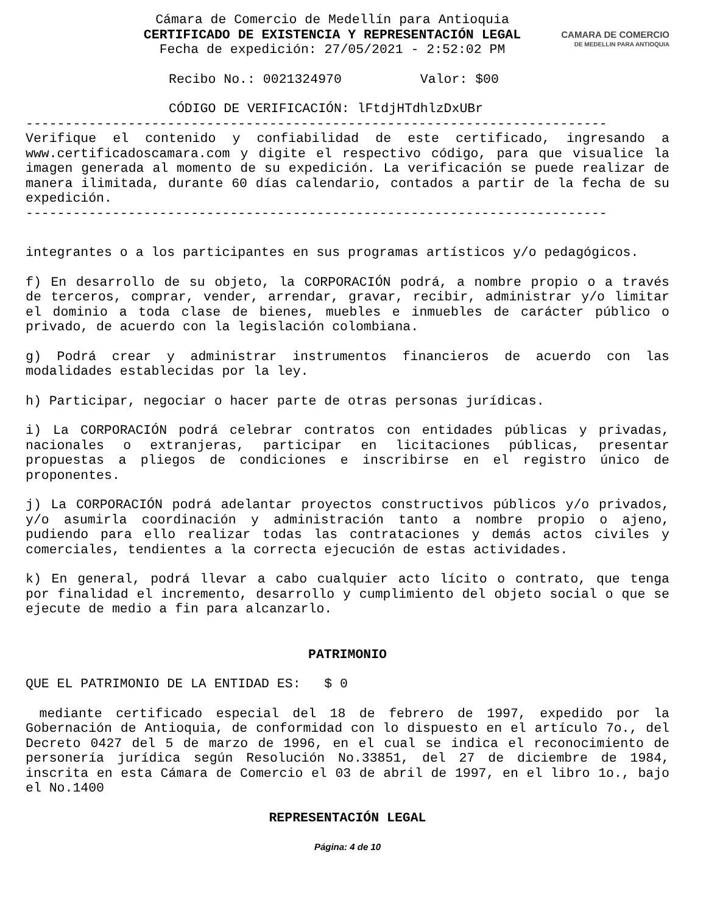Cámara de Comercio de Medellín para Antioquia
CERTIFICADO DE EXISTENCIA Y REPRESENTACIÓN LEGAL
Fecha de expedición: 27/05/2021 - 2:52:02 PM
CAMARA DE COMERCIO
DE MEDELLIN PARA ANTIOQUIA
Recibo No.: 0021324970 Valor: $00
CÓDIGO DE VERIFICACIÓN: lFtdjHTdhlzDxUBr
--------------------------------------------------------------------------
Verifique el contenido y confiabilidad de este certificado, ingresando a www.certificadoscamara.com y digite el respectivo código, para que visualice la imagen generada al momento de su expedición. La verificación se puede realizar de manera ilimitada, durante 60 días calendario, contados a partir de la fecha de su expedición.
--------------------------------------------------------------------------
integrantes o a los participantes en sus programas artísticos y/o pedagógicos.
f) En desarrollo de su objeto, la CORPORACIÓN podrá, a nombre propio o a través de terceros, comprar, vender, arrendar, gravar, recibir, administrar y/o limitar el dominio a toda clase de bienes, muebles e inmuebles de carácter público o privado, de acuerdo con la legislación colombiana.
g) Podrá crear y administrar instrumentos financieros de acuerdo con las modalidades establecidas por la ley.
h) Participar, negociar o hacer parte de otras personas jurídicas.
i) La CORPORACIÓN podrá celebrar contratos con entidades públicas y privadas, nacionales o extranjeras, participar en licitaciones públicas, presentar propuestas a pliegos de condiciones e inscribirse en el registro único de proponentes.
j) La CORPORACIÓN podrá adelantar proyectos constructivos públicos y/o privados, y/o asumirla coordinación y administración tanto a nombre propio o ajeno, pudiendo para ello realizar todas las contrataciones y demás actos civiles y comerciales, tendientes a la correcta ejecución de estas actividades.
k) En general, podrá llevar a cabo cualquier acto lícito o contrato, que tenga por finalidad el incremento, desarrollo y cumplimiento del objeto social o que se ejecute de medio a fin para alcanzarlo.
PATRIMONIO
QUE EL PATRIMONIO DE LA ENTIDAD ES: $ 0
mediante certificado especial del 18 de febrero de 1997, expedido por la Gobernación de Antioquia, de conformidad con lo dispuesto en el artículo 7o., del Decreto 0427 del 5 de marzo de 1996, en el cual se indica el reconocimiento de personería jurídica según Resolución No.33851, del 27 de diciembre de 1984, inscrita en esta Cámara de Comercio el 03 de abril de 1997, en el libro 1o., bajo el No.1400
REPRESENTACIÓN LEGAL
Página: 4 de 10